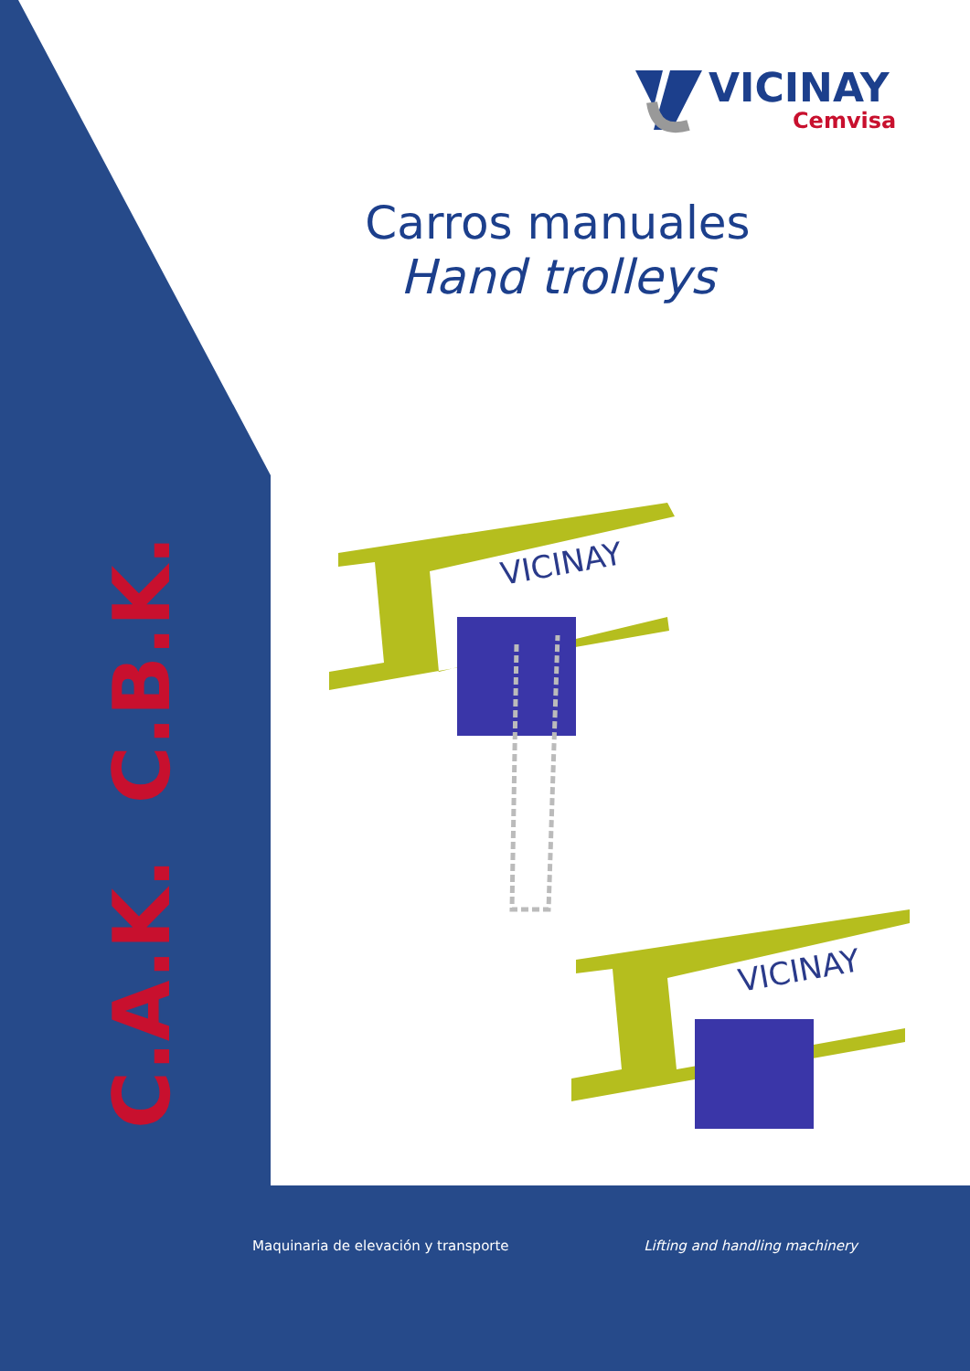VICINAY
Cemvisa
Carros manuales
Hand trolleys
C.A.K. C.B.K.
VICINAY
VICINAY
Maquinaria de elevación y transporte Lifting and handling machinery